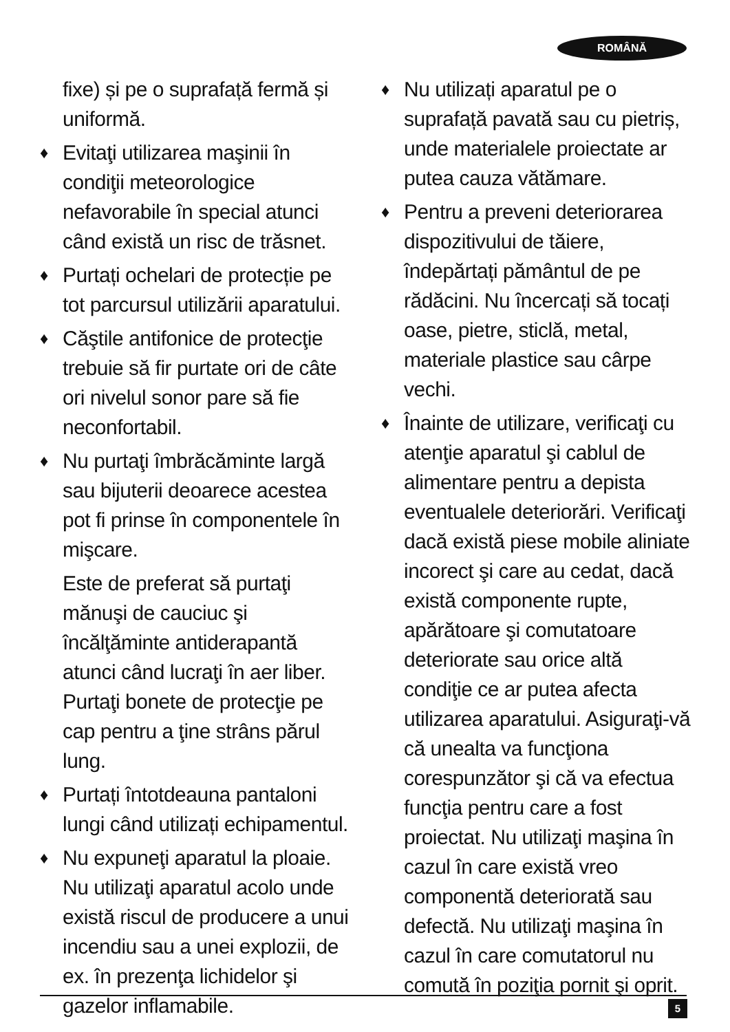ROMÂNĂ
fixe) și pe o suprafață fermă și uniformă.
♦ Evitaţi utilizarea maşinii în condiţii meteorologice nefavorabile în special atunci când există un risc de trăsnet.
♦ Purtați ochelari de protecție pe tot parcursul utilizării aparatului.
♦ Căştile antifonice de protecţie trebuie să fir purtate ori de câte ori nivelul sonor pare să fie neconfortabil.
♦ Nu purtaţi îmbrăcăminte largă sau bijuterii deoarece acestea pot fi prinse în componentele în mişcare.
Este de preferat să purtaţi mănuşi de cauciuc şi încălţăminte antiderapantă atunci când lucraţi în aer liber. Purtaţi bonete de protecţie pe cap pentru a ţine strâns părul lung.
♦ Purtați întotdeauna pantaloni lungi când utilizați echipamentul.
♦ Nu expuneţi aparatul la ploaie. Nu utilizaţi aparatul acolo unde există riscul de producere a unui incendiu sau a unei explozii, de ex. în prezenţa lichidelor şi gazelor inflamabile.
♦ Nu utilizați aparatul pe o suprafață pavată sau cu pietriș, unde materialele proiectate ar putea cauza vătămare.
♦ Pentru a preveni deteriorarea dispozitivului de tăiere, îndepărtați pământul de pe rădăcini. Nu încercați să tocați oase, pietre, sticlă, metal, materiale plastice sau cârpe vechi.
♦ Înainte de utilizare, verificaţi cu atenţie aparatul şi cablul de alimentare pentru a depista eventualele deteriorări. Verificaţi dacă există piese mobile aliniate incorect şi care au cedat, dacă există componente rupte, apărătoare şi comutatoare deteriorate sau orice altă condiţie ce ar putea afecta utilizarea aparatului. Asiguraţi-vă că unealta va funcţiona corespunzător şi că va efectua funcţia pentru care a fost proiectat. Nu utilizaţi maşina în cazul în care există vreo componentă deteriorată sau defectă. Nu utilizaţi maşina în cazul în care comutatorul nu comută în poziţia pornit şi oprit.
5